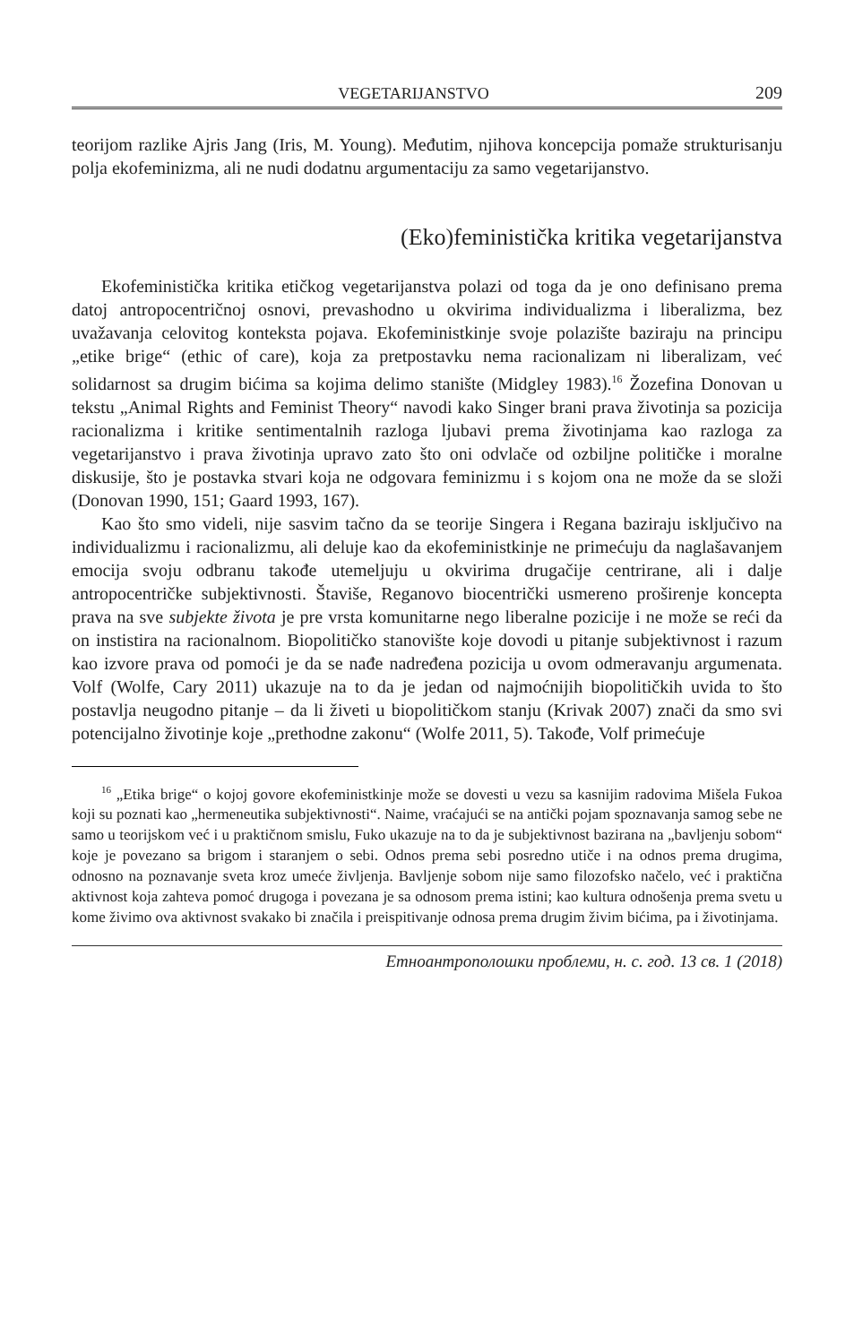VEGETARIJANSTVO 209
teorijom razlike Ajris Jang (Iris, M. Young). Međutim, njihova koncepcija pomaže strukturisanju polja ekofeminizma, ali ne nudi dodatnu argumentaciju za samo vegetarijanstvo.
(Eko)feministička kritika vegetarijanstva
Ekofeministička kritika etičkog vegetarijanstva polazi od toga da je ono definisano prema datoj antropocentričnoj osnovi, prevashodno u okvirima individualizma i liberalizma, bez uvažavanja celovitog konteksta pojava. Ekofeministkinje svoje polazište baziraju na principu „etike brige“ (ethic of care), koja za pretpostavku nema racionalizam ni liberalizam, već solidarnost sa drugim bićima sa kojima delimo stanište (Midgley 1983).<sup>16</sup> Žozefina Donovan u tekstu „Animal Rights and Feminist Theory“ navodi kako Singer brani prava životinja sa pozicija racionalizma i kritike sentimentalnih razloga ljubavi prema životinjama kao razloga za vegetarijanstvo i prava životinja upravo zato što oni odvlače od ozbiljne političke i moralne diskusije, što je postavka stvari koja ne odgovara feminizmu i s kojom ona ne može da se složi (Donovan 1990, 151; Gaard 1993, 167).
Kao što smo videli, nije sasvim tačno da se teorije Singera i Regana baziraju isključivo na individualizmu i racionalizmu, ali deluje kao da ekofeministkinje ne primećuju da naglašavanjem emocija svoju odbranu takođe utemeljuju u okvirima drugačije centrirane, ali i dalje antropocentričke subjektivnosti. Štaviše, Reganovo biocentrički usmereno proširenje koncepta prava na sve subjekte života je pre vrsta komunitarne nego liberalne pozicije i ne može se reći da on instistira na racionalnom. Biopolitičko stanovište koje dovodi u pitanje subjektivnost i razum kao izvore prava od pomoći je da se nađe nadređena pozicija u ovom odmeravanju argumenata. Volf (Wolfe, Cary 2011) ukazuje na to da je jedan od najmoćnijih biopolitičkih uvida to što postavlja neugodno pitanje – da li živeti u biopolitičkom stanju (Krivak 2007) znači da smo svi potencijalno životinje koje „prethodne zakonu“ (Wolfe 2011, 5). Takođe, Volf primećuje
<sup>16</sup> „Etika brige“ o kojoj govore ekofeministkinje može se dovesti u vezu sa kasnijim radovima Mišela Fukoa koji su poznati kao „hermeneutika subjektivnosti“. Naime, vraćajući se na antički pojam spoznavanja samog sebe ne samo u teorijskom već i u praktičnom smislu, Fuko ukazuje na to da je subjektivnost bazirana na „bavljenju sobom“ koje je povezano sa brigom i staranjem o sebi. Odnos prema sebi posredno utiče i na odnos prema drugima, odnosno na poznavanje sveta kroz umeće življenja. Bavljenje sobom nije samo filozofsko načelo, već i praktična aktivnost koja zahteva pomoć drugoga i povezana je sa odnosom prema istini; kao kultura odnošenja prema svetu u kome živimo ova aktivnost svakako bi značila i preispitivanje odnosa prema drugim živim bićima, pa i životinjama.
Етноантрополошки проблеми, н. с. год. 13 св. 1 (2018)